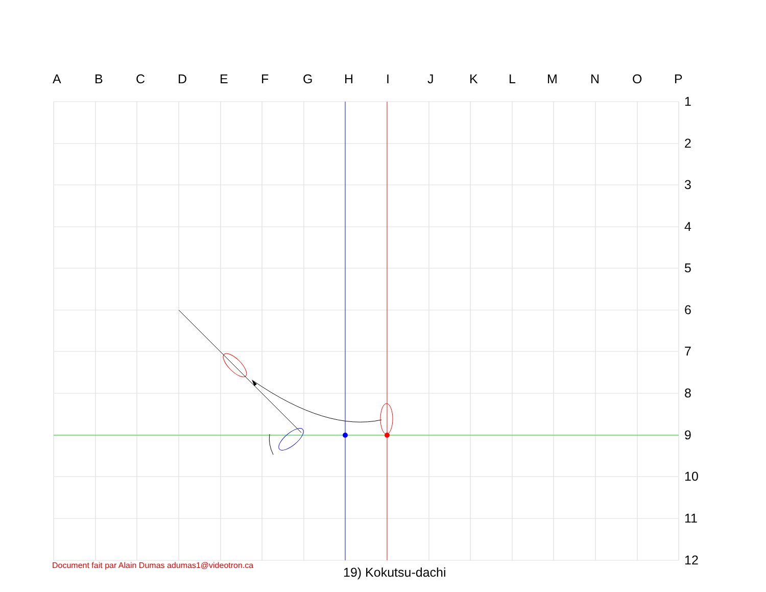A B C D E F G H I J K L M N O P
1
2
3
4
5
6
7
8
9
10
11
12
Document fait par Alain Dumas adumas1@videotron.ca
19) Kokutsu-dachi